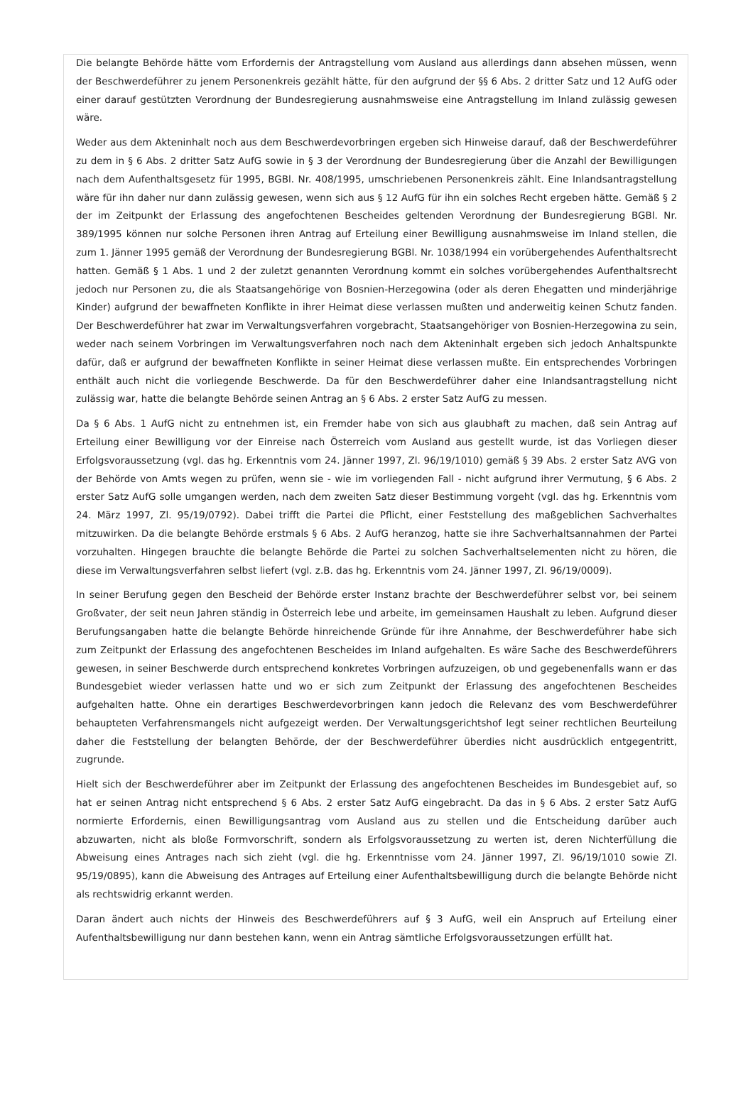Die belangte Behörde hätte vom Erfordernis der Antragstellung vom Ausland aus allerdings dann absehen müssen, wenn der Beschwerdeführer zu jenem Personenkreis gezählt hätte, für den aufgrund der §§ 6 Abs. 2 dritter Satz und 12 AufG oder einer darauf gestützten Verordnung der Bundesregierung ausnahmsweise eine Antragstellung im Inland zulässig gewesen wäre.
Weder aus dem Akteninhalt noch aus dem Beschwerdevorbringen ergeben sich Hinweise darauf, daß der Beschwerdeführer zu dem in § 6 Abs. 2 dritter Satz AufG sowie in § 3 der Verordnung der Bundesregierung über die Anzahl der Bewilligungen nach dem Aufenthaltsgesetz für 1995, BGBl. Nr. 408/1995, umschriebenen Personenkreis zählt. Eine Inlandsantragstellung wäre für ihn daher nur dann zulässig gewesen, wenn sich aus § 12 AufG für ihn ein solches Recht ergeben hätte. Gemäß § 2 der im Zeitpunkt der Erlassung des angefochtenen Bescheides geltenden Verordnung der Bundesregierung BGBl. Nr. 389/1995 können nur solche Personen ihren Antrag auf Erteilung einer Bewilligung ausnahmsweise im Inland stellen, die zum 1. Jänner 1995 gemäß der Verordnung der Bundesregierung BGBl. Nr. 1038/1994 ein vorübergehendes Aufenthaltsrecht hatten. Gemäß § 1 Abs. 1 und 2 der zuletzt genannten Verordnung kommt ein solches vorübergehendes Aufenthaltsrecht jedoch nur Personen zu, die als Staatsangehörige von Bosnien-Herzegowina (oder als deren Ehegatten und minderjährige Kinder) aufgrund der bewaffneten Konflikte in ihrer Heimat diese verlassen mußten und anderweitig keinen Schutz fanden. Der Beschwerdeführer hat zwar im Verwaltungsverfahren vorgebracht, Staatsangehöriger von Bosnien-Herzegowina zu sein, weder nach seinem Vorbringen im Verwaltungsverfahren noch nach dem Akteninhalt ergeben sich jedoch Anhaltspunkte dafür, daß er aufgrund der bewaffneten Konflikte in seiner Heimat diese verlassen mußte. Ein entsprechendes Vorbringen enthält auch nicht die vorliegende Beschwerde. Da für den Beschwerdeführer daher eine Inlandsantragstellung nicht zulässig war, hatte die belangte Behörde seinen Antrag an § 6 Abs. 2 erster Satz AufG zu messen.
Da § 6 Abs. 1 AufG nicht zu entnehmen ist, ein Fremder habe von sich aus glaubhaft zu machen, daß sein Antrag auf Erteilung einer Bewilligung vor der Einreise nach Österreich vom Ausland aus gestellt wurde, ist das Vorliegen dieser Erfolgsvoraussetzung (vgl. das hg. Erkenntnis vom 24. Jänner 1997, Zl. 96/19/1010) gemäß § 39 Abs. 2 erster Satz AVG von der Behörde von Amts wegen zu prüfen, wenn sie - wie im vorliegenden Fall - nicht aufgrund ihrer Vermutung, § 6 Abs. 2 erster Satz AufG solle umgangen werden, nach dem zweiten Satz dieser Bestimmung vorgeht (vgl. das hg. Erkenntnis vom 24. März 1997, Zl. 95/19/0792). Dabei trifft die Partei die Pflicht, einer Feststellung des maßgeblichen Sachverhaltes mitzuwirken. Da die belangte Behörde erstmals § 6 Abs. 2 AufG heranzog, hatte sie ihre Sachverhaltsannahmen der Partei vorzuhalten. Hingegen brauchte die belangte Behörde die Partei zu solchen Sachverhaltselementen nicht zu hören, die diese im Verwaltungsverfahren selbst liefert (vgl. z.B. das hg. Erkenntnis vom 24. Jänner 1997, Zl. 96/19/0009).
In seiner Berufung gegen den Bescheid der Behörde erster Instanz brachte der Beschwerdeführer selbst vor, bei seinem Großvater, der seit neun Jahren ständig in Österreich lebe und arbeite, im gemeinsamen Haushalt zu leben. Aufgrund dieser Berufungsangaben hatte die belangte Behörde hinreichende Gründe für ihre Annahme, der Beschwerdeführer habe sich zum Zeitpunkt der Erlassung des angefochtenen Bescheides im Inland aufgehalten. Es wäre Sache des Beschwerdeführers gewesen, in seiner Beschwerde durch entsprechend konkretes Vorbringen aufzuzeigen, ob und gegebenenfalls wann er das Bundesgebiet wieder verlassen hatte und wo er sich zum Zeitpunkt der Erlassung des angefochtenen Bescheides aufgehalten hatte. Ohne ein derartiges Beschwerdevorbringen kann jedoch die Relevanz des vom Beschwerdeführer behaupteten Verfahrensmangels nicht aufgezeigt werden. Der Verwaltungsgerichtshof legt seiner rechtlichen Beurteilung daher die Feststellung der belangten Behörde, der der Beschwerdeführer überdies nicht ausdrücklich entgegentritt, zugrunde.
Hielt sich der Beschwerdeführer aber im Zeitpunkt der Erlassung des angefochtenen Bescheides im Bundesgebiet auf, so hat er seinen Antrag nicht entsprechend § 6 Abs. 2 erster Satz AufG eingebracht. Da das in § 6 Abs. 2 erster Satz AufG normierte Erfordernis, einen Bewilligungsantrag vom Ausland aus zu stellen und die Entscheidung darüber auch abzuwarten, nicht als bloße Formvorschrift, sondern als Erfolgsvoraussetzung zu werten ist, deren Nichterfüllung die Abweisung eines Antrages nach sich zieht (vgl. die hg. Erkenntnisse vom 24. Jänner 1997, Zl. 96/19/1010 sowie Zl. 95/19/0895), kann die Abweisung des Antrages auf Erteilung einer Aufenthaltsbewilligung durch die belangte Behörde nicht als rechtswidrig erkannt werden.
Daran ändert auch nichts der Hinweis des Beschwerdeführers auf § 3 AufG, weil ein Anspruch auf Erteilung einer Aufenthaltsbewilligung nur dann bestehen kann, wenn ein Antrag sämtliche Erfolgsvoraussetzungen erfüllt hat.